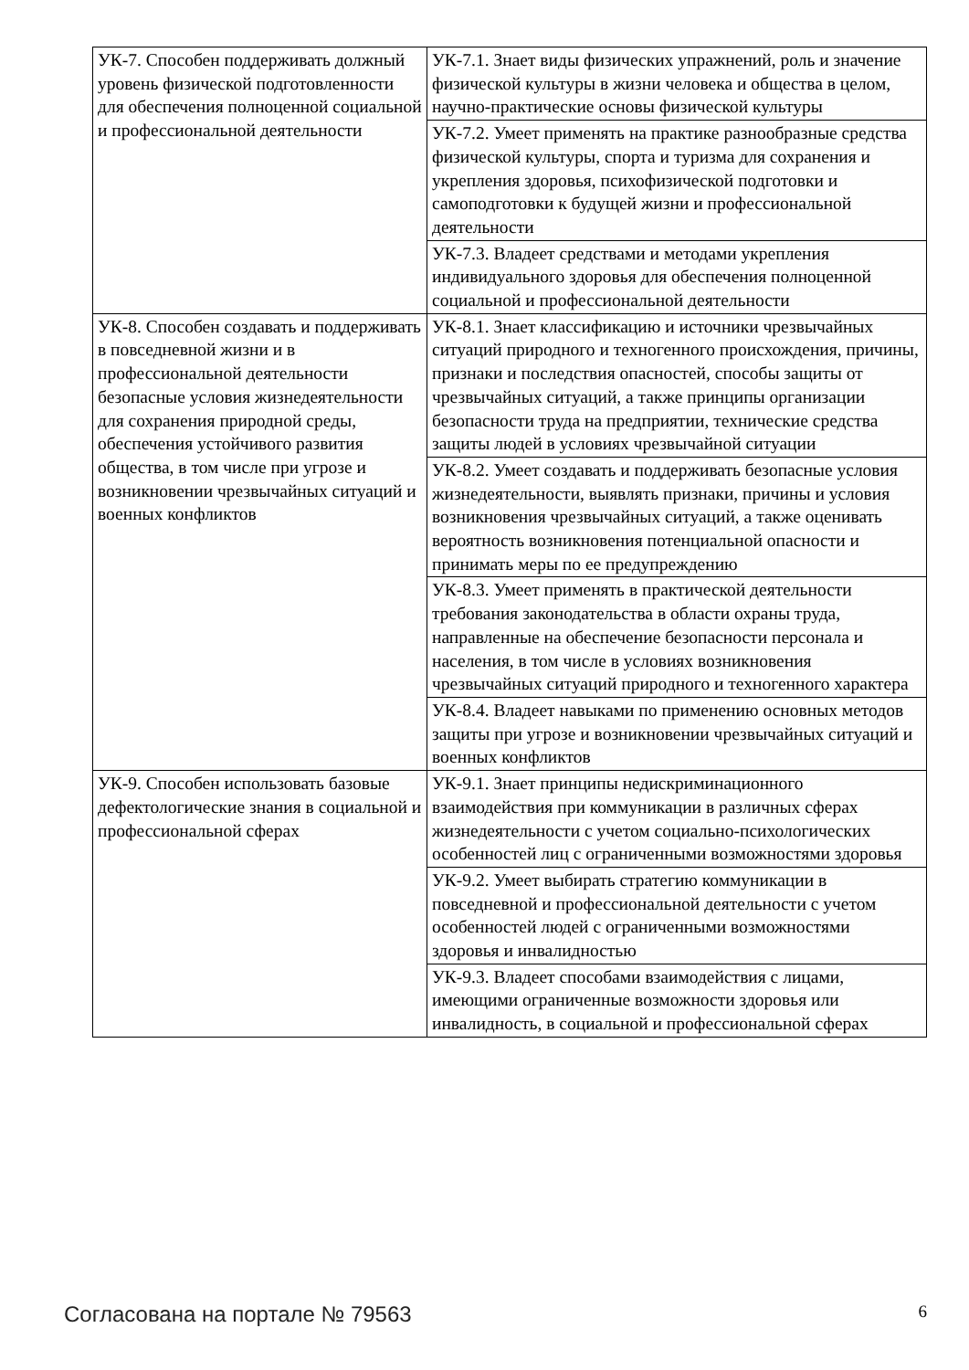| УК-7. Способен поддерживать должный уровень физической подготовленности для обеспечения полноценной социальной и профессиональной деятельности | УК-7.1. Знает виды физических упражнений, роль и значение физической культуры в жизни человека и общества в целом, научно-практические основы физической культуры |
| | УК-7.2. Умеет применять на практике разнообразные средства физической культуры, спорта и туризма для сохранения и укрепления здоровья, психофизической подготовки и самоподготовки к будущей жизни и профессиональной деятельности |
| | УК-7.3. Владеет средствами и методами укрепления индивидуального здоровья для обеспечения полноценной социальной и профессиональной деятельности |
| УК-8. Способен создавать и поддерживать в повседневной жизни и в профессиональной деятельности безопасные условия жизнедеятельности для сохранения природной среды, обеспечения устойчивого развития общества, в том числе при угрозе и возникновении чрезвычайных ситуаций и военных конфликтов | УК-8.1. Знает классификацию и источники чрезвычайных ситуаций природного и техногенного происхождения, причины, признаки и последствия опасностей, способы защиты от чрезвычайных ситуаций, а также принципы организации безопасности труда на предприятии, технические средства защиты людей в условиях чрезвычайной ситуации |
| | УК-8.2. Умеет создавать и поддерживать безопасные условия жизнедеятельности, выявлять признаки, причины и условия возникновения чрезвычайных ситуаций, а также оценивать вероятность возникновения потенциальной опасности и принимать меры по ее предупреждению |
| | УК-8.3. Умеет применять в практической деятельности требования законодательства в области охраны труда, направленные на обеспечение безопасности персонала и населения, в том числе в условиях возникновения чрезвычайных ситуаций природного и техногенного характера |
| | УК-8.4. Владеет навыками по применению основных методов защиты при угрозе и возникновении чрезвычайных ситуаций и военных конфликтов |
| УК-9. Способен использовать базовые дефектологические знания в социальной и профессиональной сферах | УК-9.1. Знает принципы недискриминационного взаимодействия при коммуникации в различных сферах жизнедеятельности с учетом социально-психологических особенностей лиц с ограниченными возможностями здоровья |
| | УК-9.2. Умеет выбирать стратегию коммуникации в повседневной и профессиональной деятельности с учетом особенностей людей с ограниченными возможностями здоровья и инвалидностью |
| | УК-9.3. Владеет способами взаимодействия с лицами, имеющими ограниченные возможности здоровья или инвалидность, в социальной и профессиональной сферах |
Согласована на портале № 79563 6